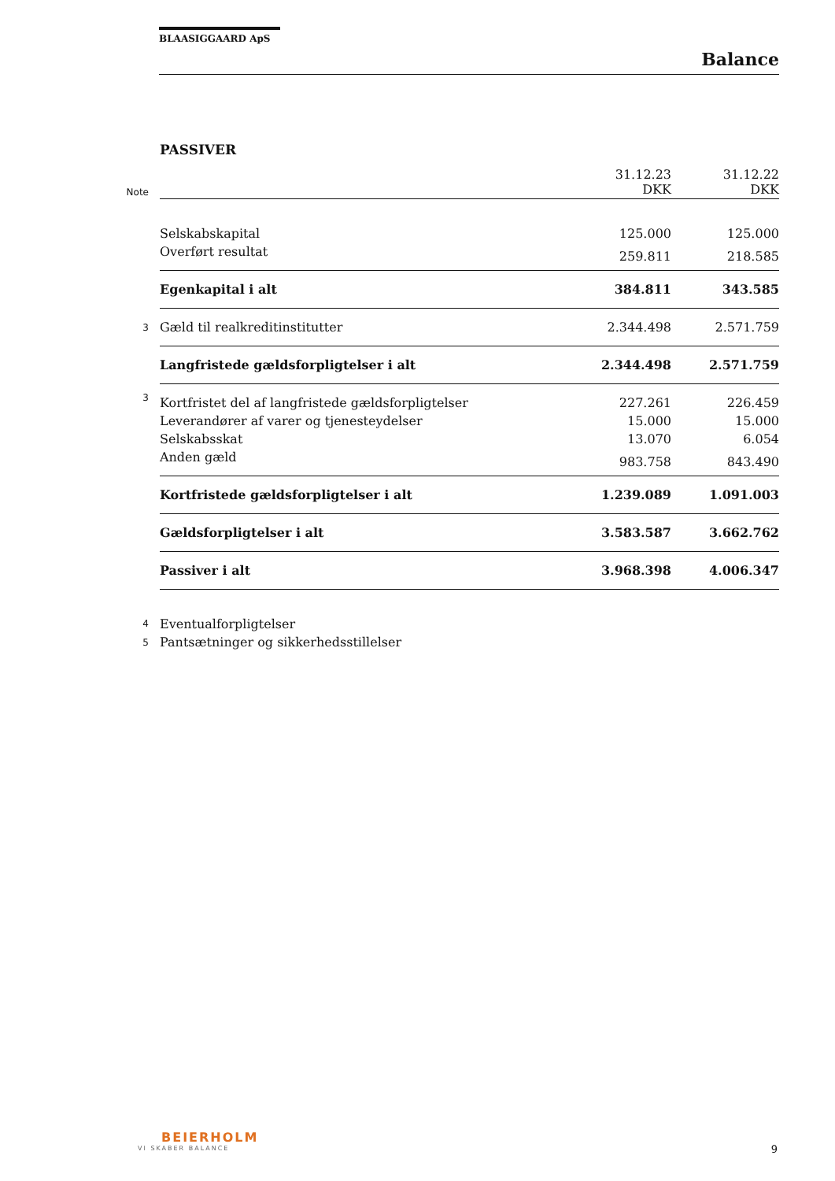BLAASIGGAARD ApS
Balance
PASSIVER
| Note | | 31.12.23 DKK | 31.12.22 DKK |
| | Selskabskapital | 125.000 | 125.000 |
| | Overført resultat | 259.811 | 218.585 |
| | Egenkapital i alt | 384.811 | 343.585 |
| 3 | Gæld til realkreditinstitutter | 2.344.498 | 2.571.759 |
| | Langfristede gældsforpligtelser i alt | 2.344.498 | 2.571.759 |
| 3 | Kortfristet del af langfristede gældsforpligtelser | 227.261 | 226.459 |
| | Leverandører af varer og tjenesteydelser | 15.000 | 15.000 |
| | Selskabsskat | 13.070 | 6.054 |
| | Anden gæld | 983.758 | 843.490 |
| | Kortfristede gældsforpligtelser i alt | 1.239.089 | 1.091.003 |
| | Gældsforpligtelser i alt | 3.583.587 | 3.662.762 |
| | Passiver i alt | 3.968.398 | 4.006.347 |
| 4 | Eventualforpligtelser | | |
| 5 | Pantsætninger og sikkerhedsstillelser | | |
BEIERHOLM
VI SKABER BALANCE
9